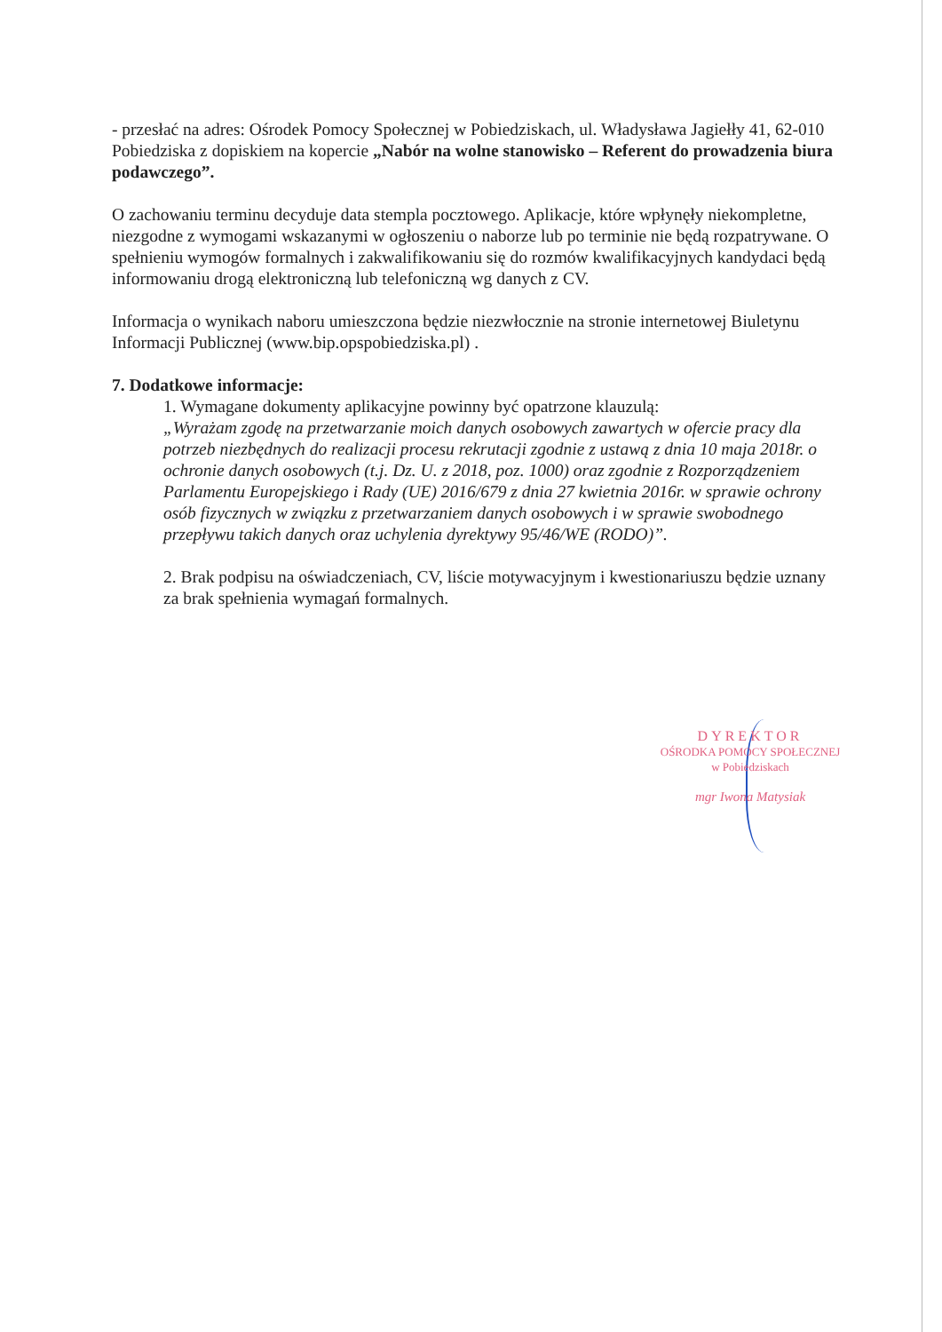- przesłać na adres: Ośrodek Pomocy Społecznej w Pobiedziskach, ul. Władysława Jagiełły 41, 62-010 Pobiedziska z dopiskiem na kopercie „Nabór na wolne stanowisko – Referent do prowadzenia biura podawczego”.
O zachowaniu terminu decyduje data stempla pocztowego. Aplikacje, które wpłynęły niekompletne, niezgodne z wymogami wskazanymi w ogłoszeniu o naborze lub po terminie nie będą rozpatrywane. O spełnieniu wymogów formalnych i zakwalifikowaniu się do rozmów kwalifikacyjnych kandydaci będą informowaniu drogą elektroniczną lub telefoniczną wg danych z CV.
Informacja o wynikach naboru umieszczona będzie niezwłocznie na stronie internetowej Biuletynu Informacji Publicznej (www.bip.opspobiedziska.pl) .
7. Dodatkowe informacje:
1. Wymagane dokumenty aplikacyjne powinny być opatrzone klauzulą:
„Wyrażam zgodę na przetwarzanie moich danych osobowych zawartych w ofercie pracy dla potrzeb niezbędnych do realizacji procesu rekrutacji zgodnie z ustawą z dnia 10 maja 2018r. o ochronie danych osobowych (t.j. Dz. U. z 2018, poz. 1000) oraz zgodnie z Rozporządzeniem Parlamentu Europejskiego i Rady (UE) 2016/679 z dnia 27 kwietnia 2016r. w sprawie ochrony osób fizycznych w związku z przetwarzaniem danych osobowych i w sprawie swobodnego przepływu takich danych oraz uchylenia dyrektywy 95/46/WE (RODO)”.
2. Brak podpisu na oświadczeniach, CV, liście motywacyjnym i kwestionariuszu będzie uznany za brak spełnienia wymagań formalnych.
DYREKTOR
OŚRODKA POMOCY SPOŁECZNEJ
w Pobiedziskach
mgr Iwona Matysiak